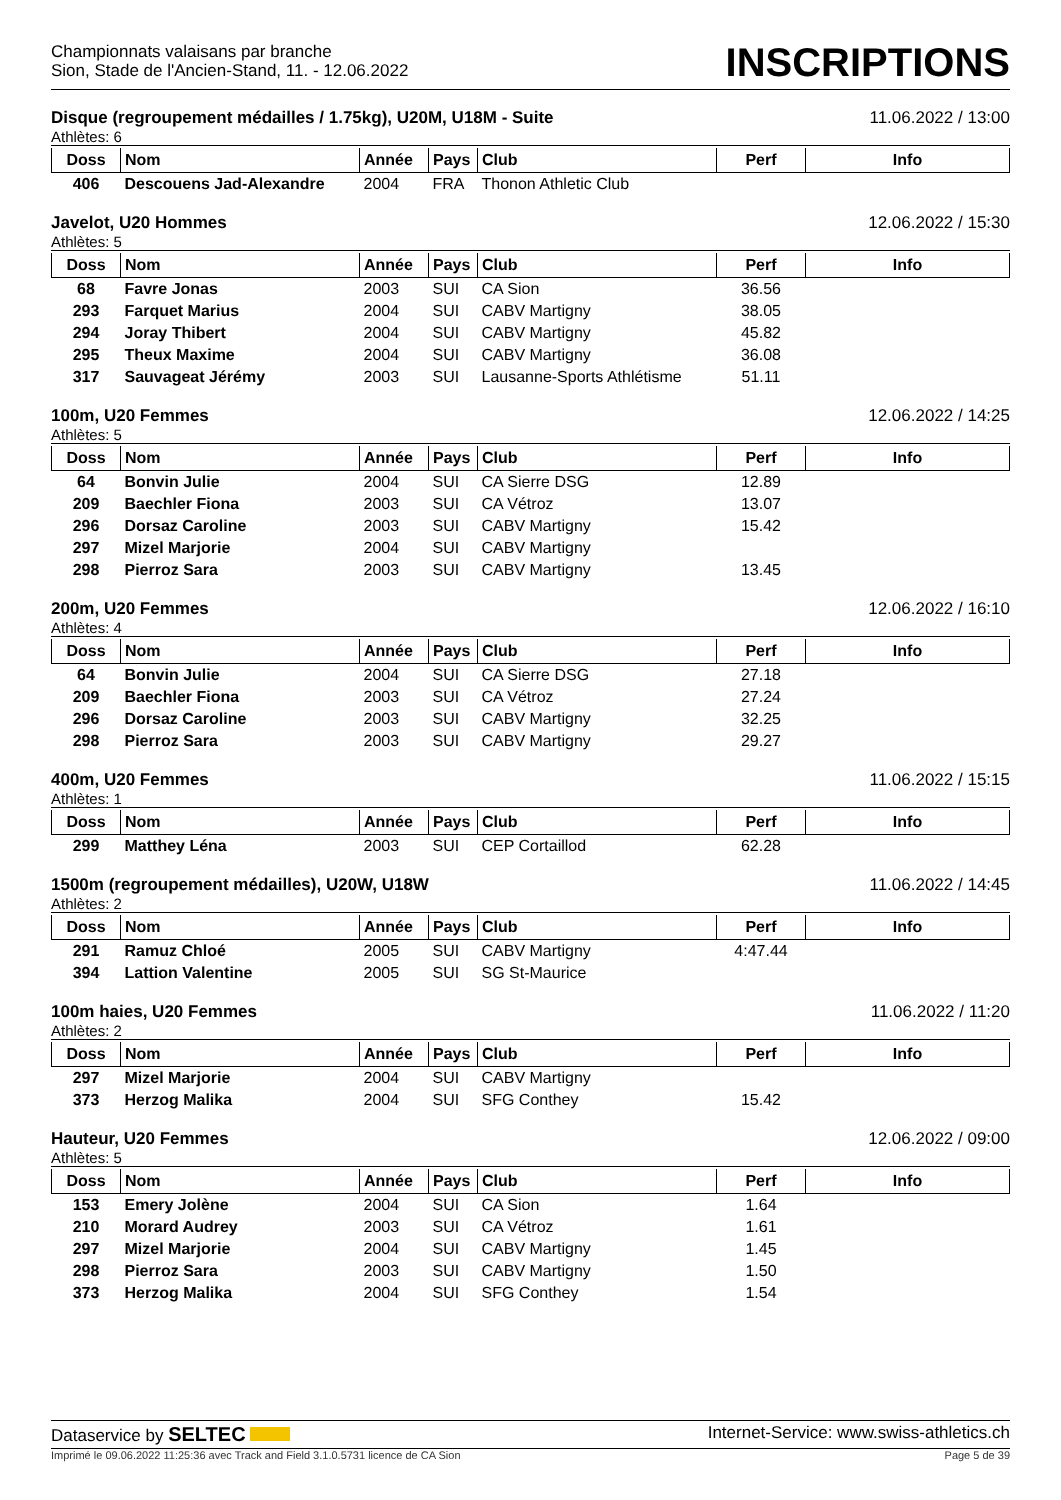Championnats valaisans par branche
Sion, Stade de l'Ancien-Stand, 11. - 12.06.2022
INSCRIPTIONS
Disque (regroupement médailles / 1.75kg), U20M, U18M - Suite 11.06.2022 / 13:00
Athlètes: 6
| Doss | Nom | Année | Pays | Club | Perf | Info |
| --- | --- | --- | --- | --- | --- | --- |
| 406 | Descouens Jad-Alexandre | 2004 | FRA | Thonon Athletic Club | | |
Javelot, U20 Hommes 12.06.2022 / 15:30
Athlètes: 5
| Doss | Nom | Année | Pays | Club | Perf | Info |
| --- | --- | --- | --- | --- | --- | --- |
| 68 | Favre Jonas | 2003 | SUI | CA Sion | 36.56 | |
| 293 | Farquet Marius | 2004 | SUI | CABV Martigny | 38.05 | |
| 294 | Joray Thibert | 2004 | SUI | CABV Martigny | 45.82 | |
| 295 | Theux Maxime | 2004 | SUI | CABV Martigny | 36.08 | |
| 317 | Sauvageat Jérémy | 2003 | SUI | Lausanne-Sports Athlétisme | 51.11 | |
100m, U20 Femmes 12.06.2022 / 14:25
Athlètes: 5
| Doss | Nom | Année | Pays | Club | Perf | Info |
| --- | --- | --- | --- | --- | --- | --- |
| 64 | Bonvin Julie | 2004 | SUI | CA Sierre DSG | 12.89 | |
| 209 | Baechler Fiona | 2003 | SUI | CA Vétroz | 13.07 | |
| 296 | Dorsaz Caroline | 2003 | SUI | CABV Martigny | 15.42 | |
| 297 | Mizel Marjorie | 2004 | SUI | CABV Martigny | | |
| 298 | Pierroz Sara | 2003 | SUI | CABV Martigny | 13.45 | |
200m, U20 Femmes 12.06.2022 / 16:10
Athlètes: 4
| Doss | Nom | Année | Pays | Club | Perf | Info |
| --- | --- | --- | --- | --- | --- | --- |
| 64 | Bonvin Julie | 2004 | SUI | CA Sierre DSG | 27.18 | |
| 209 | Baechler Fiona | 2003 | SUI | CA Vétroz | 27.24 | |
| 296 | Dorsaz Caroline | 2003 | SUI | CABV Martigny | 32.25 | |
| 298 | Pierroz Sara | 2003 | SUI | CABV Martigny | 29.27 | |
400m, U20 Femmes 11.06.2022 / 15:15
Athlètes: 1
| Doss | Nom | Année | Pays | Club | Perf | Info |
| --- | --- | --- | --- | --- | --- | --- |
| 299 | Matthey Léna | 2003 | SUI | CEP Cortaillod | 62.28 | |
1500m (regroupement médailles), U20W, U18W 11.06.2022 / 14:45
Athlètes: 2
| Doss | Nom | Année | Pays | Club | Perf | Info |
| --- | --- | --- | --- | --- | --- | --- |
| 291 | Ramuz Chloé | 2005 | SUI | CABV Martigny | 4:47.44 | |
| 394 | Lattion Valentine | 2005 | SUI | SG St-Maurice | | |
100m haies, U20 Femmes 11.06.2022 / 11:20
Athlètes: 2
| Doss | Nom | Année | Pays | Club | Perf | Info |
| --- | --- | --- | --- | --- | --- | --- |
| 297 | Mizel Marjorie | 2004 | SUI | CABV Martigny | | |
| 373 | Herzog Malika | 2004 | SUI | SFG Conthey | 15.42 | |
Hauteur, U20 Femmes 12.06.2022 / 09:00
Athlètes: 5
| Doss | Nom | Année | Pays | Club | Perf | Info |
| --- | --- | --- | --- | --- | --- | --- |
| 153 | Emery Jolène | 2004 | SUI | CA Sion | 1.64 | |
| 210 | Morard Audrey | 2003 | SUI | CA Vétroz | 1.61 | |
| 297 | Mizel Marjorie | 2004 | SUI | CABV Martigny | 1.45 | |
| 298 | Pierroz Sara | 2003 | SUI | CABV Martigny | 1.50 | |
| 373 | Herzog Malika | 2004 | SUI | SFG Conthey | 1.54 | |
Dataservice by SELTEC Internet-Service: www.swiss-athletics.ch
Imprimé le 09.06.2022 11:25:36 avec Track and Field 3.1.0.5731 licence de CA Sion Page 5 de 39